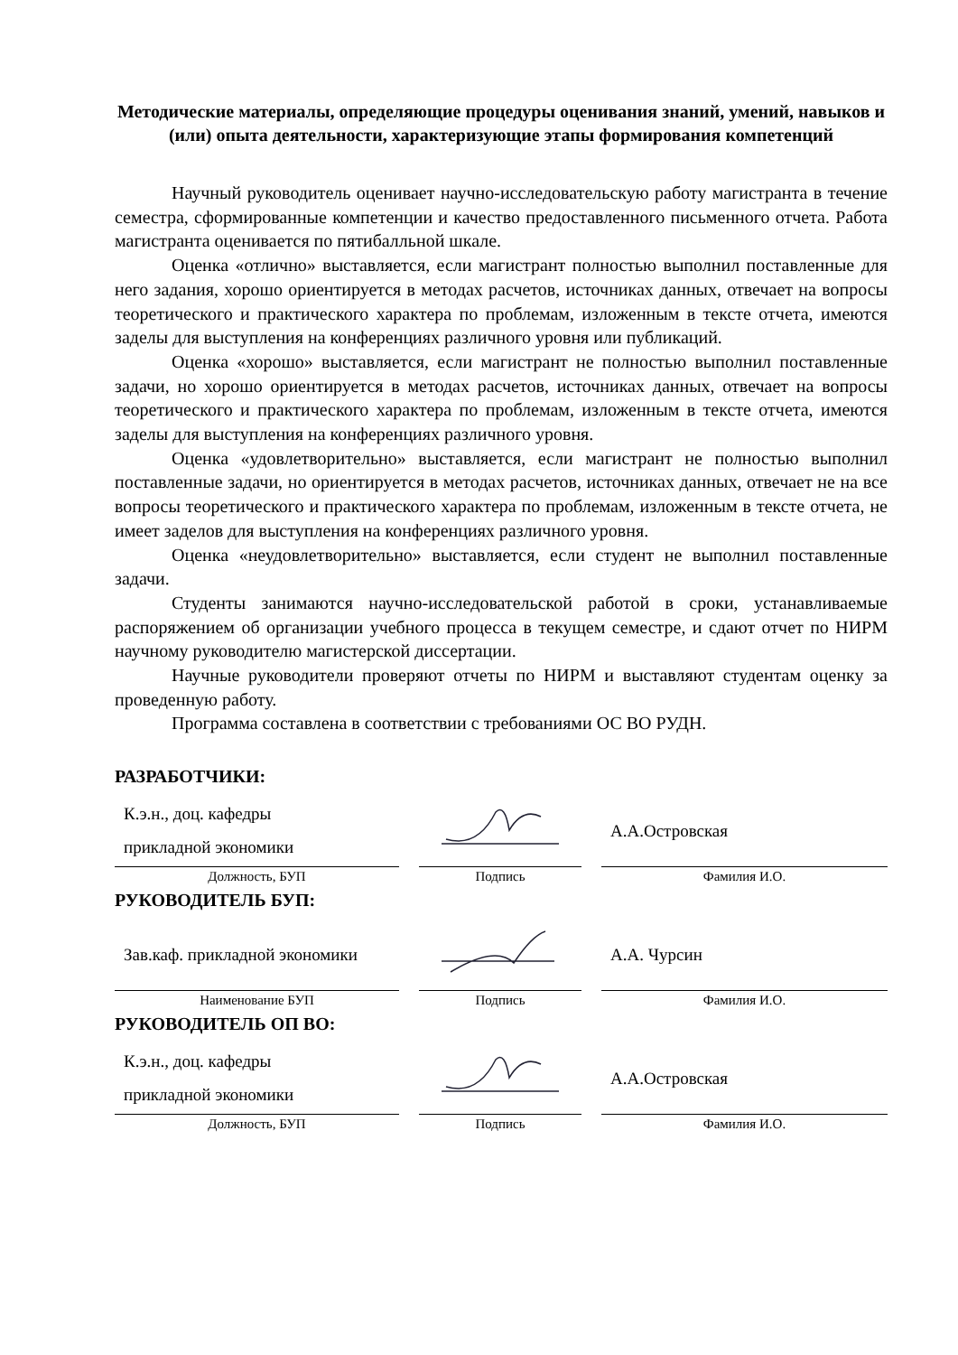Методические материалы, определяющие процедуры оценивания знаний, умений, навыков и (или) опыта деятельности, характеризующие этапы формирования компетенций
Научный руководитель оценивает научно-исследовательскую работу магистранта в течение семестра, сформированные компетенции и качество предоставленного письменного отчета. Работа магистранта оценивается по пятибалльной шкале.
Оценка «отлично» выставляется, если магистрант полностью выполнил поставленные для него задания, хорошо ориентируется в методах расчетов, источниках данных, отвечает на вопросы теоретического и практического характера по проблемам, изложенным в тексте отчета, имеются заделы для выступления на конференциях различного уровня или публикаций.
Оценка «хорошо» выставляется, если магистрант не полностью выполнил поставленные задачи, но хорошо ориентируется в методах расчетов, источниках данных, отвечает на вопросы теоретического и практического характера по проблемам, изложенным в тексте отчета, имеются заделы для выступления на конференциях различного уровня.
Оценка «удовлетворительно» выставляется, если магистрант не полностью выполнил поставленные задачи, но ориентируется в методах расчетов, источниках данных, отвечает не на все вопросы теоретического и практического характера по проблемам, изложенным в тексте отчета, не имеет заделов для выступления на конференциях различного уровня.
Оценка «неудовлетворительно» выставляется, если студент не выполнил поставленные задачи.
Студенты занимаются научно-исследовательской работой в сроки, устанавливаемые распоряжением об организации учебного процесса в текущем семестре, и сдают отчет по НИРМ научному руководителю магистерской диссертации.
Научные руководители проверяют отчеты по НИРМ и выставляют студентам оценку за проведенную работу.
Программа составлена в соответствии с требованиями ОС ВО РУДН.
РАЗРАБОТЧИКИ:
К.э.н., доц. кафедры
прикладной экономики
Должность, БУП
Подпись
А.А.Островская
Фамилия И.О.
РУКОВОДИТЕЛЬ БУП:
Зав.каф. прикладной экономики
Наименование БУП
Подпись
А.А. Чурсин
Фамилия И.О.
РУКОВОДИТЕЛЬ ОП ВО:
К.э.н., доц. кафедры
прикладной экономики
Должность, БУП
Подпись
А.А.Островская
Фамилия И.О.